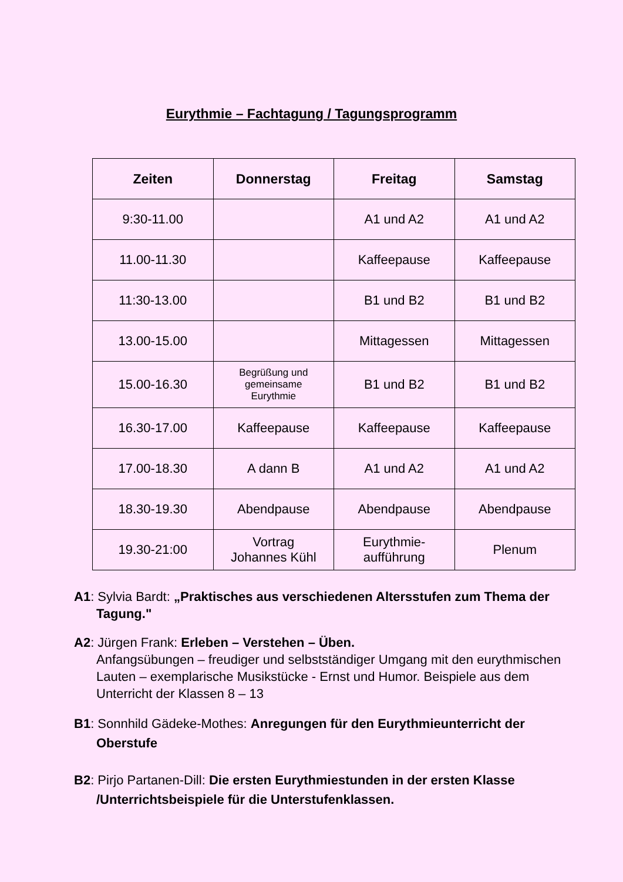Eurythmie – Fachtagung / Tagungsprogramm
| Zeiten | Donnerstag | Freitag | Samstag |
| --- | --- | --- | --- |
| 9:30-11.00 | | A1 und A2 | A1 und A2 |
| 11.00-11.30 | | Kaffeepause | Kaffeepause |
| 11:30-13.00 | | B1 und B2 | B1 und B2 |
| 13.00-15.00 | | Mittagessen | Mittagessen |
| 15.00-16.30 | Begrüßung und gemeinsame Eurythmie | B1 und B2 | B1 und B2 |
| 16.30-17.00 | Kaffeepause | Kaffeepause | Kaffeepause |
| 17.00-18.30 | A dann B | A1 und A2 | A1 und A2 |
| 18.30-19.30 | Abendpause | Abendpause | Abendpause |
| 19.30-21:00 | Vortrag Johannes Kühl | Eurythmie- aufführung | Plenum |
A1: Sylvia Bardt: „Praktisches aus verschiedenen Altersstufen zum Thema der Tagung."
A2: Jürgen Frank: Erleben – Verstehen – Üben.
Anfangsübungen – freudiger und selbstständiger Umgang mit den eurythmischen Lauten – exemplarische Musikstücke - Ernst und Humor. Beispiele aus dem Unterricht der Klassen 8 – 13
B1: Sonnhild Gädeke-Mothes: Anregungen für den Eurythmieunterricht der Oberstufe
B2: Pirjo Partanen-Dill: Die ersten Eurythmiestunden in der ersten Klasse /Unterrichtsbeispiele für die Unterstufenklassen.